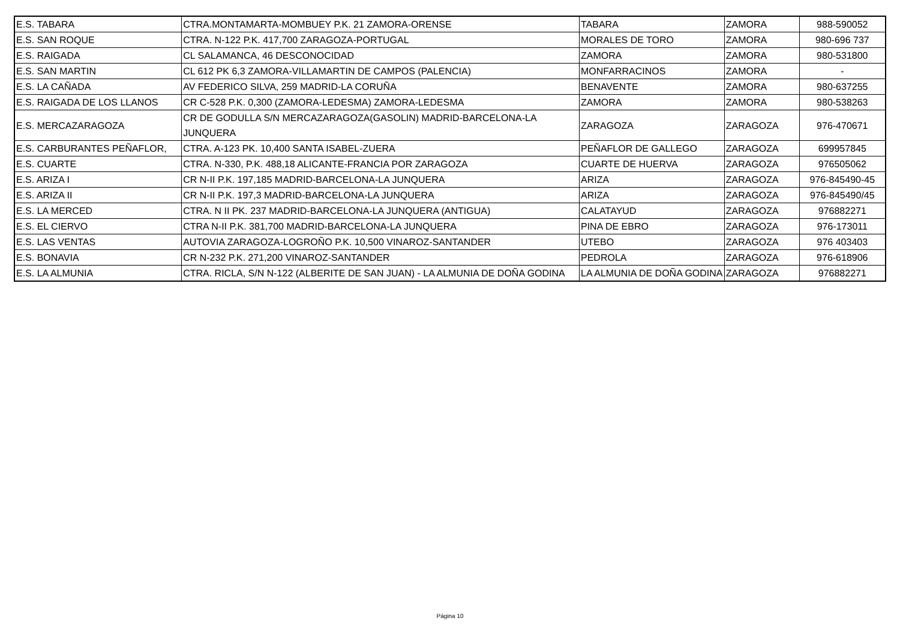| E.S. TABARA | CTRA.MONTAMARTA-MOMBUEY P.K. 21 ZAMORA-ORENSE | TABARA | ZAMORA | 988-590052 |
| E.S. SAN ROQUE | CTRA. N-122 P.K. 417,700 ZARAGOZA-PORTUGAL | MORALES DE TORO | ZAMORA | 980-696 737 |
| E.S. RAIGADA | CL SALAMANCA, 46 DESCONOCIDAD | ZAMORA | ZAMORA | 980-531800 |
| E.S. SAN MARTIN | CL 612 PK 6,3 ZAMORA-VILLAMARTIN DE CAMPOS (PALENCIA) | MONFARRACINOS | ZAMORA | - |
| E.S. LA CAÑADA | AV FEDERICO SILVA, 259 MADRID-LA CORUÑA | BENAVENTE | ZAMORA | 980-637255 |
| E.S. RAIGADA DE LOS LLANOS | CR C-528 P.K. 0,300 (ZAMORA-LEDESMA) ZAMORA-LEDESMA | ZAMORA | ZAMORA | 980-538263 |
| E.S. MERCAZARAGOZA | CR DE GODULLA S/N MERCAZARAGOZA(GASOLIN) MADRID-BARCELONA-LA JUNQUERA | ZARAGOZA | ZARAGOZA | 976-470671 |
| E.S. CARBURANTES PEÑAFLOR, | CTRA. A-123 PK. 10,400 SANTA ISABEL-ZUERA | PEÑAFLOR DE GALLEGO | ZARAGOZA | 699957845 |
| E.S. CUARTE | CTRA. N-330, P.K. 488,18 ALICANTE-FRANCIA POR ZARAGOZA | CUARTE DE HUERVA | ZARAGOZA | 976505062 |
| E.S. ARIZA I | CR N-II P.K. 197,185 MADRID-BARCELONA-LA JUNQUERA | ARIZA | ZARAGOZA | 976-845490-45 |
| E.S. ARIZA II | CR N-II P.K. 197,3 MADRID-BARCELONA-LA JUNQUERA | ARIZA | ZARAGOZA | 976-845490/45 |
| E.S. LA MERCED | CTRA. N II PK. 237 MADRID-BARCELONA-LA JUNQUERA (ANTIGUA) | CALATAYUD | ZARAGOZA | 976882271 |
| E.S. EL CIERVO | CTRA N-II P.K. 381,700 MADRID-BARCELONA-LA JUNQUERA | PINA DE EBRO | ZARAGOZA | 976-173011 |
| E.S. LAS VENTAS | AUTOVIA ZARAGOZA-LOGROÑO P.K. 10,500 VINAROZ-SANTANDER | UTEBO | ZARAGOZA | 976 403403 |
| E.S. BONAVIA | CR N-232 P.K. 271,200 VINAROZ-SANTANDER | PEDROLA | ZARAGOZA | 976-618906 |
| E.S. LA ALMUNIA | CTRA. RICLA, S/N N-122 (ALBERITE DE SAN JUAN) - LA ALMUNIA DE DOÑA GODINA | LA ALMUNIA DE DOÑA GODINA | ZARAGOZA | 976882271 |
Página 10